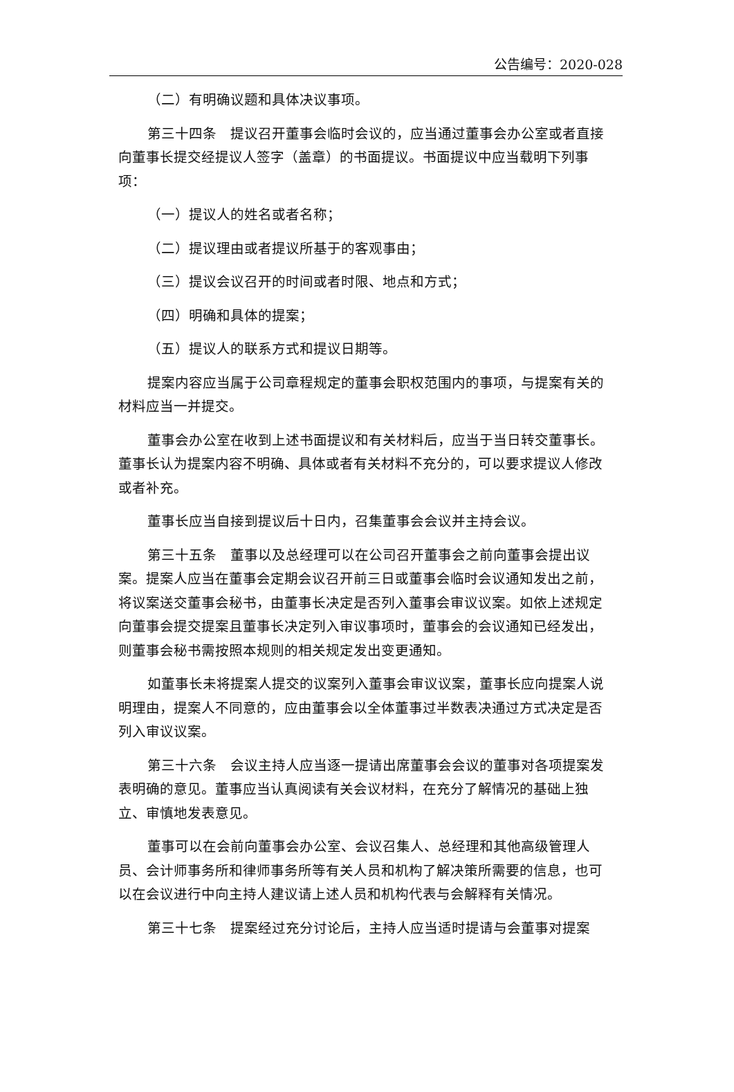公告编号：2020-028
（二）有明确议题和具体决议事项。
第三十四条　提议召开董事会临时会议的，应当通过董事会办公室或者直接向董事长提交经提议人签字（盖章）的书面提议。书面提议中应当载明下列事项：
（一）提议人的姓名或者名称；
（二）提议理由或者提议所基于的客观事由；
（三）提议会议召开的时间或者时限、地点和方式；
（四）明确和具体的提案；
（五）提议人的联系方式和提议日期等。
提案内容应当属于公司章程规定的董事会职权范围内的事项，与提案有关的材料应当一并提交。
董事会办公室在收到上述书面提议和有关材料后，应当于当日转交董事长。董事长认为提案内容不明确、具体或者有关材料不充分的，可以要求提议人修改或者补充。
董事长应当自接到提议后十日内，召集董事会会议并主持会议。
第三十五条　董事以及总经理可以在公司召开董事会之前向董事会提出议案。提案人应当在董事会定期会议召开前三日或董事会临时会议通知发出之前，将议案送交董事会秘书，由董事长决定是否列入董事会审议议案。如依上述规定向董事会提交提案且董事长决定列入审议事项时，董事会的会议通知已经发出，则董事会秘书需按照本规则的相关规定发出变更通知。
如董事长未将提案人提交的议案列入董事会审议议案，董事长应向提案人说明理由，提案人不同意的，应由董事会以全体董事过半数表决通过方式决定是否列入审议议案。
第三十六条　会议主持人应当逐一提请出席董事会会议的董事对各项提案发表明确的意见。董事应当认真阅读有关会议材料，在充分了解情况的基础上独立、审慎地发表意见。
董事可以在会前向董事会办公室、会议召集人、总经理和其他高级管理人员、会计师事务所和律师事务所等有关人员和机构了解决策所需要的信息，也可以在会议进行中向主持人建议请上述人员和机构代表与会解释有关情况。
第三十七条　提案经过充分讨论后，主持人应当适时提请与会董事对提案